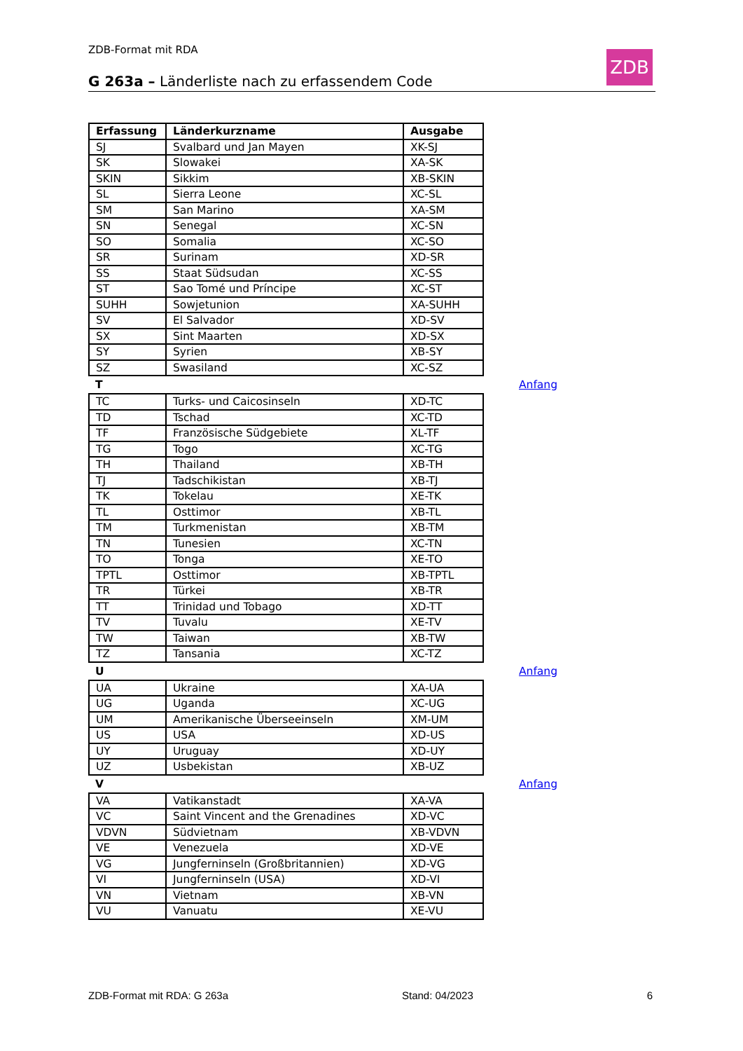ZDB-Format mit RDA ZDB
G 263a – Länderliste nach zu erfassendem Code
| Erfassung | Länderkurzname | Ausgabe |
| --- | --- | --- |
| SJ | Svalbard und Jan Mayen | XK-SJ |
| SK | Slowakei | XA-SK |
| SKIN | Sikkim | XB-SKIN |
| SL | Sierra Leone | XC-SL |
| SM | San Marino | XA-SM |
| SN | Senegal | XC-SN |
| SO | Somalia | XC-SO |
| SR | Surinam | XD-SR |
| SS | Staat Südsudan | XC-SS |
| ST | Sao Tomé und Príncipe | XC-ST |
| SUHH | Sowjetunion | XA-SUHH |
| SV | El Salvador | XD-SV |
| SX | Sint Maarten | XD-SX |
| SY | Syrien | XB-SY |
| SZ | Swasiland | XC-SZ |
T Anfang
| TC | Turks- und Caicosinseln | XD-TC |
| TD | Tschad | XC-TD |
| TF | Französische Südgebiete | XL-TF |
| TG | Togo | XC-TG |
| TH | Thailand | XB-TH |
| TJ | Tadschikistan | XB-TJ |
| TK | Tokelau | XE-TK |
| TL | Osttimor | XB-TL |
| TM | Turkmenistan | XB-TM |
| TN | Tunesien | XC-TN |
| TO | Tonga | XE-TO |
| TPTL | Osttimor | XB-TPTL |
| TR | Türkei | XB-TR |
| TT | Trinidad und Tobago | XD-TT |
| TV | Tuvalu | XE-TV |
| TW | Taiwan | XB-TW |
| TZ | Tansania | XC-TZ |
U Anfang
| UA | Ukraine | XA-UA |
| UG | Uganda | XC-UG |
| UM | Amerikanische Überseeinseln | XM-UM |
| US | USA | XD-US |
| UY | Uruguay | XD-UY |
| UZ | Usbekistan | XB-UZ |
V Anfang
| VA | Vatikanstadt | XA-VA |
| VC | Saint Vincent and the Grenadines | XD-VC |
| VDVN | Südvietnam | XB-VDVN |
| VE | Venezuela | XD-VE |
| VG | Jungferninseln (Großbritannien) | XD-VG |
| VI | Jungferninseln (USA) | XD-VI |
| VN | Vietnam | XB-VN |
| VU | Vanuatu | XE-VU |
ZDB-Format mit RDA: G 263a Stand: 04/2023 6